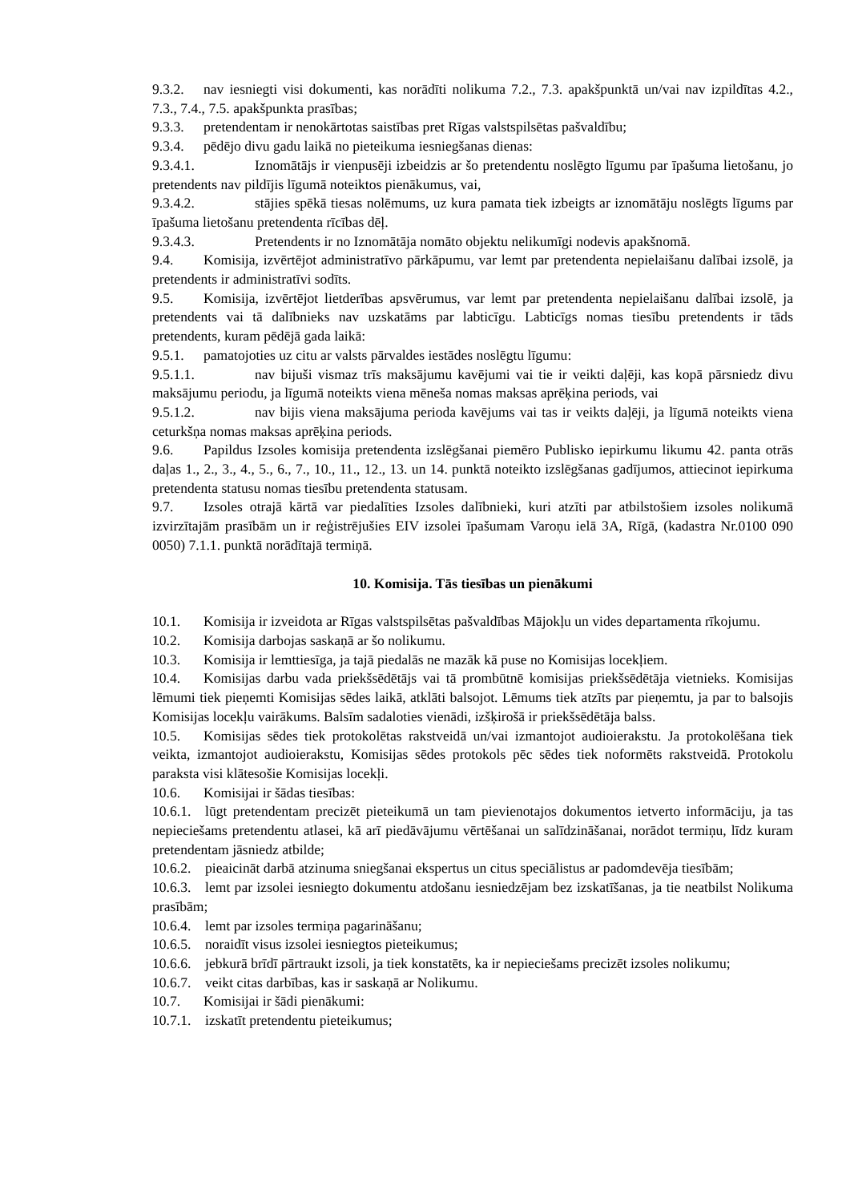9.3.2. nav iesniegti visi dokumenti, kas norādīti nolikuma 7.2., 7.3. apakšpunktā un/vai nav izpildītas 4.2., 7.3., 7.4., 7.5. apakšpunkta prasības;
9.3.3. pretendentam ir nenokārtotas saistības pret Rīgas valstspilsētas pašvaldību;
9.3.4. pēdējo divu gadu laikā no pieteikuma iesniegšanas dienas:
9.3.4.1. Iznomātājs ir vienpusēji izbeidzis ar šo pretendentu noslēgto līgumu par īpašuma lietošanu, jo pretendents nav pildījis līgumā noteiktos pienākumus, vai,
9.3.4.2. stājies spēkā tiesas nolēmums, uz kura pamata tiek izbeigts ar iznomātāju noslēgts līgums par īpašuma lietošanu pretendenta rīcības dēļ.
9.3.4.3. Pretendents ir no Iznomātāja nomāto objektu nelikumīgi nodevis apakšnomā.
9.4. Komisija, izvērtējot administratīvo pārkāpumu, var lemt par pretendenta nepielaišanu dalībai izsolē, ja pretendents ir administratīvi sodīts.
9.5. Komisija, izvērtējot lietderības apsvērumus, var lemt par pretendenta nepielaišanu dalībai izsolē, ja pretendents vai tā dalībnieks nav uzskatāms par labticīgu. Labticīgs nomas tiesību pretendents ir tāds pretendents, kuram pēdējā gada laikā:
9.5.1. pamatojoties uz citu ar valsts pārvaldes iestādes noslēgtu līgumu:
9.5.1.1. nav bijuši vismaz trīs maksājumu kavējumi vai tie ir veikti daļēji, kas kopā pārsniedz divu maksājumu periodu, ja līgumā noteikts viena mēneša nomas maksas aprēķina periods, vai
9.5.1.2. nav bijis viena maksājuma perioda kavējums vai tas ir veikts daļēji, ja līgumā noteikts viena ceturkšņa nomas maksas aprēķina periods.
9.6. Papildus Izsoles komisija pretendenta izslēgšanai piemēro Publisko iepirkumu likumu 42. panta otrās daļas 1., 2., 3., 4., 5., 6., 7., 10., 11., 12., 13. un 14. punktā noteikto izslēgšanas gadījumos, attiecinot iepirkuma pretendenta statusu nomas tiesību pretendenta statusam.
9.7. Izsoles otrajā kārtā var piedalīties Izsoles dalībnieki, kuri atzīti par atbilstošiem izsoles nolikumā izvirzītajām prasībām un ir reģistrējušies EIV izsolei īpašumam Varoņu ielā 3A, Rīgā, (kadastra Nr.0100 090 0050) 7.1.1. punktā norādītajā termiņā.
10. Komisija. Tās tiesības un pienākumi
10.1. Komisija ir izveidota ar Rīgas valstspilsētas pašvaldības Mājokļu un vides departamenta rīkojumu.
10.2. Komisija darbojas saskaņā ar šo nolikumu.
10.3. Komisija ir lemttiesīga, ja tajā piedalās ne mazāk kā puse no Komisijas locekļiem.
10.4. Komisijas darbu vada priekšsēdētājs vai tā prombūtnē komisijas priekšsēdētāja vietnieks. Komisijas lēmumi tiek pieņemti Komisijas sēdes laikā, atklāti balsojot. Lēmums tiek atzīts par pieņemtu, ja par to balsojis Komisijas locekļu vairākums. Balsīm sadaloties vienādi, izšķirošā ir priekšsēdētāja balss.
10.5. Komisijas sēdes tiek protokolētas rakstveidā un/vai izmantojot audioierakstu. Ja protokolēšana tiek veikta, izmantojot audioierakstu, Komisijas sēdes protokols pēc sēdes tiek noformēts rakstveidā. Protokolu paraksta visi klātesošie Komisijas locekļi.
10.6. Komisijai ir šādas tiesības:
10.6.1. lūgt pretendentam precizēt pieteikumā un tam pievienotajos dokumentos ietverto informāciju, ja tas nepieciešams pretendentu atlasei, kā arī piedāvājumu vērtēšanai un salīdzināšanai, norādot termiņu, līdz kuram pretendentam jāsniedz atbilde;
10.6.2. pieaicināt darbā atzinuma sniegšanai ekspertus un citus speciālistus ar padomdevēja tiesībām;
10.6.3. lemt par izsolei iesniegto dokumentu atdošanu iesniedzējam bez izskatīšanas, ja tie neatbilst Nolikuma prasībām;
10.6.4. lemt par izsoles termiņa pagarināšanu;
10.6.5. noraidīt visus izsolei iesniegtos pieteikumus;
10.6.6. jebkurā brīdī pārtraukt izsoli, ja tiek konstatēts, ka ir nepieciešams precizēt izsoles nolikumu;
10.6.7. veikt citas darbības, kas ir saskaņā ar Nolikumu.
10.7. Komisijai ir šādi pienākumi:
10.7.1. izskatīt pretendentu pieteikumus;